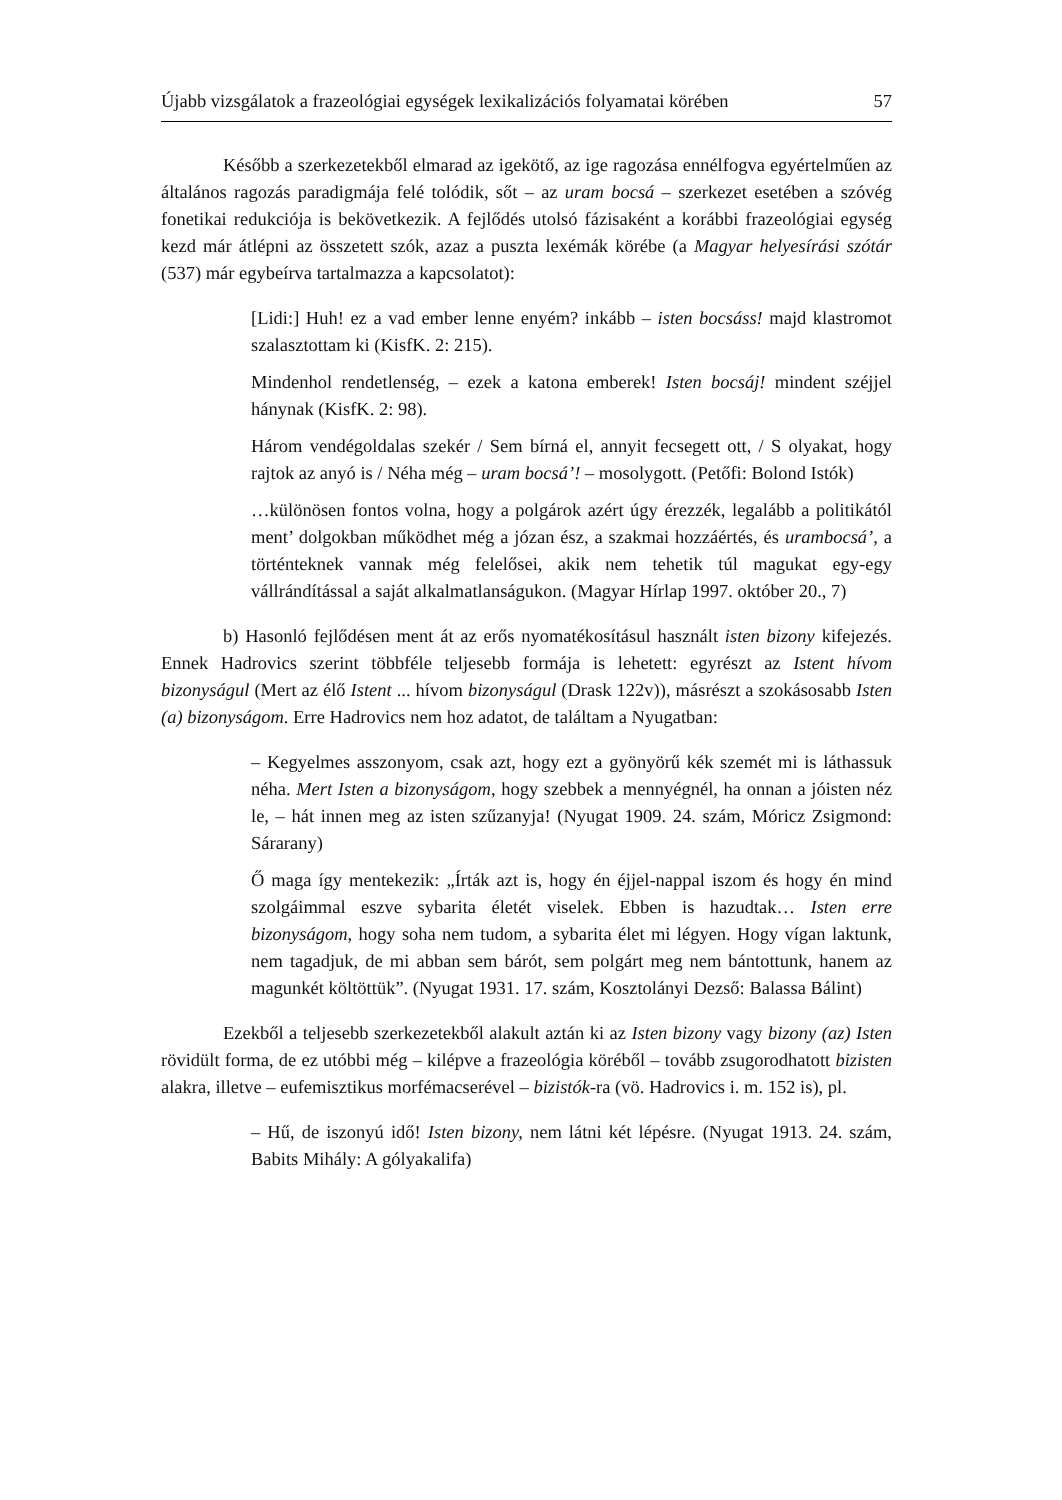Újabb vizsgálatok a frazeológiai egységek lexikalizációs folyamatai körében 57
Később a szerkezetekből elmarad az igekötő, az ige ragozása ennélfogva egyértelműen az általános ragozás paradigmája felé tolódik, sőt – az uram bocsá – szerkezet esetében a szóvég fonetikai redukciója is bekövetkezik. A fejlődés utolsó fázisaként a korábbi frazeológiai egység kezd már átlépni az összetett szók, azaz a puszta lexémák körébe (a Magyar helyesírási szótár (537) már egybeírva tartalmazza a kapcsolatot):
[Lidi:] Huh! ez a vad ember lenne enyém? inkább – isten bocsáss! majd klastromot szalasztottam ki (KisfK. 2: 215).
Mindenhol rendetlenség, – ezek a katona emberek! Isten bocsáj! mindent széjjel hánynak (KisfK. 2: 98).
Három vendégoldalas szekér / Sem bírná el, annyit fecsegett ott, / S olyakat, hogy rajtok az anyó is / Néha még – uram bocsá’! – mosolygott. (Petőfi: Bolond Istók)
…különösen fontos volna, hogy a polgárok azért úgy érezzék, legalább a politikától ment’ dolgokban működhet még a józan ész, a szakmai hozzáértés, és urambocsá’, a történteknek vannak még felelősei, akik nem tehetik túl magukat egy-egy vállrándítással a saját alkalmatlanságukon. (Magyar Hírlap 1997. október 20., 7)
b) Hasonló fejlődésen ment át az erős nyomatékosításul használt isten bizony kifejezés. Ennek Hadrovics szerint többféle teljesebb formája is lehetett: egyrészt az Istent hívom bizonyságul (Mert az élő Istent ... hívom bizonyságul (Drask 122v)), másrészt a szokásosabb Isten (a) bizonyságom. Erre Hadrovics nem hoz adatot, de találtam a Nyugatban:
– Kegyelmes asszonyom, csak azt, hogy ezt a gyönyörű kék szemét mi is láthassuk néha. Mert Isten a bizonyságom, hogy szebbek a mennyégnél, ha onnan a jóisten néz le, – hát innen meg az isten szűzanyja! (Nyugat 1909. 24. szám, Móricz Zsigmond: Sárarany)
Ő maga így mentekezik: „Írták azt is, hogy én éjjel-nappal iszom és hogy én mind szolgáimmal eszve sybarita életét viselek. Ebben is hazudtak… Isten erre bizonyságom, hogy soha nem tudom, a sybarita élet mi légyen. Hogy vígan laktunk, nem tagadjuk, de mi abban sem bárót, sem polgárt meg nem bántottunk, hanem az magunkét költöttük”. (Nyugat 1931. 17. szám, Kosztolányi Dezső: Balassa Bálint)
Ezekből a teljesebb szerkezetekből alakult aztán ki az Isten bizony vagy bizony (az) Isten rövidült forma, de ez utóbbi még – kilépve a frazeológia köréből – tovább zsugorodhatott bizisten alakra, illetve – eufemisztikus morfémacserével – bizistók-ra (vö. Hadrovics i. m. 152 is), pl.
– Hű, de iszonyú idő! Isten bizony, nem látni két lépésre. (Nyugat 1913. 24. szám, Babits Mihály: A gólyakalifa)